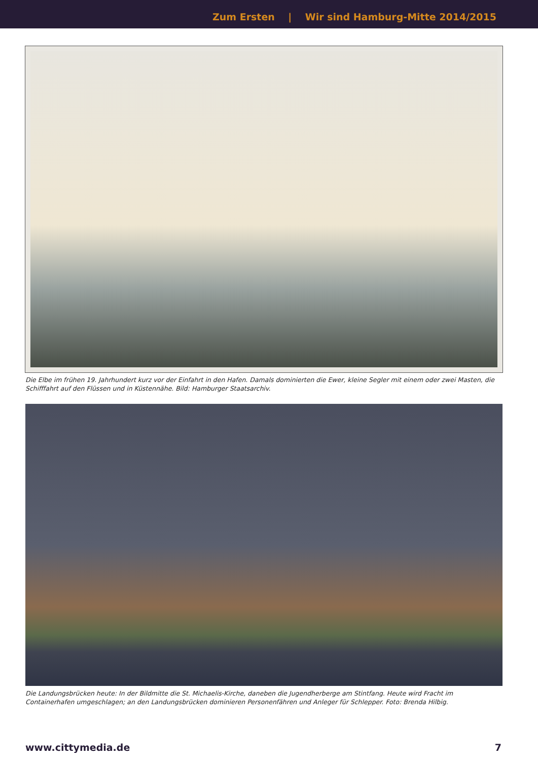Zum Ersten | Wir sind Hamburg-Mitte 2014/2015
Die Elbe im frühen 19. Jahrhundert kurz vor der Einfahrt in den Hafen. Damals dominierten die Ewer, kleine Segler mit einem oder zwei Masten, die Schifffahrt auf den Flüssen und in Küstennähe. Bild: Hamburger Staatsarchiv.
Die Landungsbrücken heute: In der Bildmitte die St. Michaelis-Kirche, daneben die Jugendherberge am Stintfang. Heute wird Fracht im Containerhafen umgeschlagen; an den Landungsbrücken dominieren Personenfähren und Anleger für Schlepper. Foto: Brenda Hilbig.
www.cittymedia.de 7